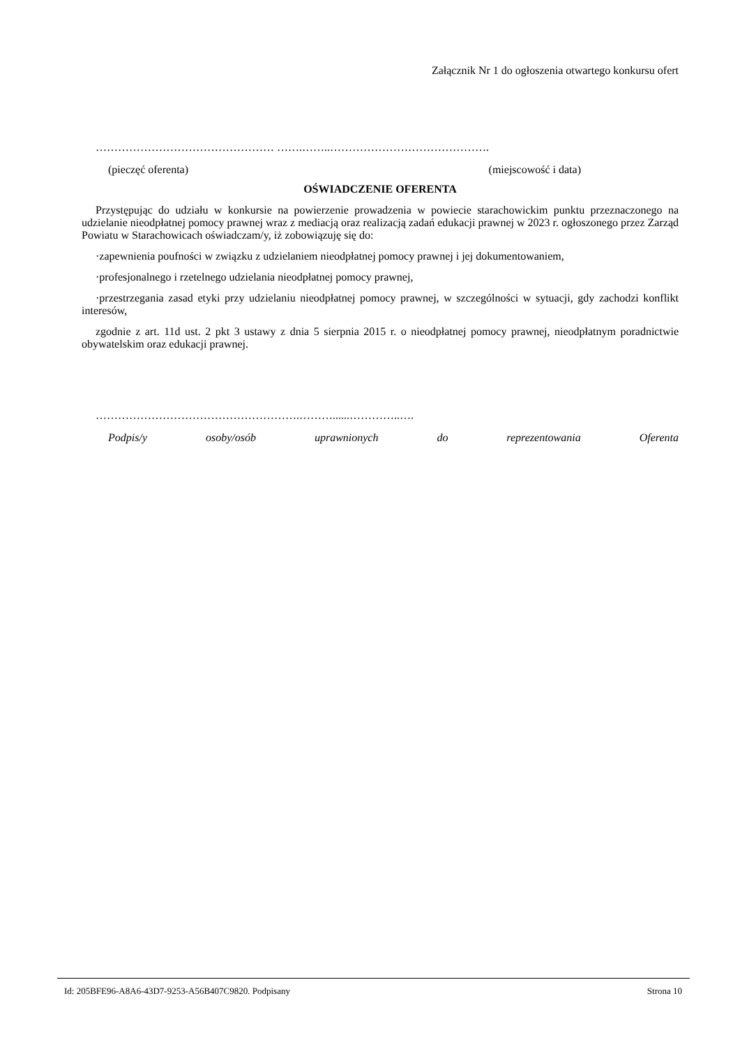Załącznik Nr 1 do ogłoszenia otwartego konkursu ofert
………………………………………… …….……..…………………………………….
(pieczęć oferenta) (miejscowość i data)
OŚWIADCZENIE OFERENTA
Przystępując do udziału w konkursie na powierzenie prowadzenia w powiecie starachowickim punktu przeznaczonego na udzielanie nieodpłatnej pomocy prawnej wraz z mediacją oraz realizacją zadań edukacji prawnej w 2023 r. ogłoszonego przez Zarząd Powiatu w Starachowicach oświadczam/y, iż zobowiązuję się do:
·zapewnienia poufności w związku z udzielaniem nieodpłatnej pomocy prawnej i jej dokumentowaniem,
·profesjonalnego i rzetelnego udzielania nieodpłatnej pomocy prawnej,
·przestrzegania zasad etyki przy udzielaniu nieodpłatnej pomocy prawnej, w szczególności w sytuacji, gdy zachodzi konflikt interesów,
zgodnie z art. 11d ust. 2 pkt 3 ustawy z dnia 5 sierpnia 2015 r. o nieodpłatnej pomocy prawnej, nieodpłatnym poradnictwie obywatelskim oraz edukacji prawnej.
……………………………………………….………......…………..….
Podpis/y osoby/osób uprawnionych do reprezentowania Oferenta
Id: 205BFE96-A8A6-43D7-9253-A56B407C9820. Podpisany Strona 10